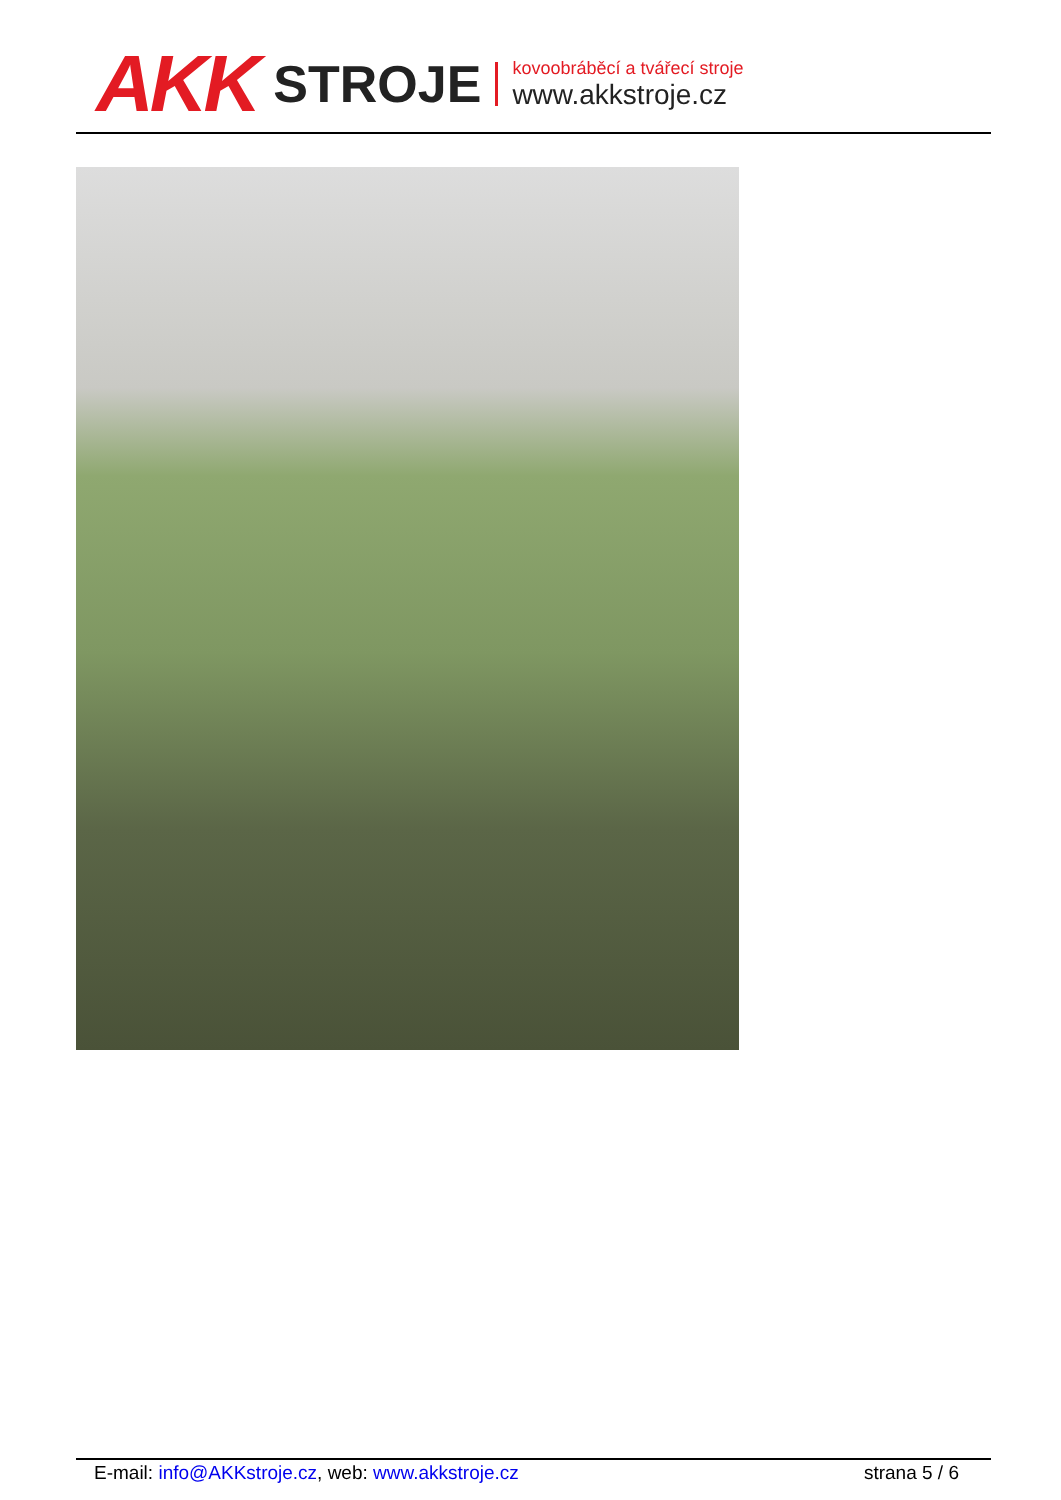AKK STROJE
kovoobráběcí a tvářecí stroje
www.akkstroje.cz
E-mail: info@AKKstroje.cz, web: www.akkstroje.cz strana 5 / 6